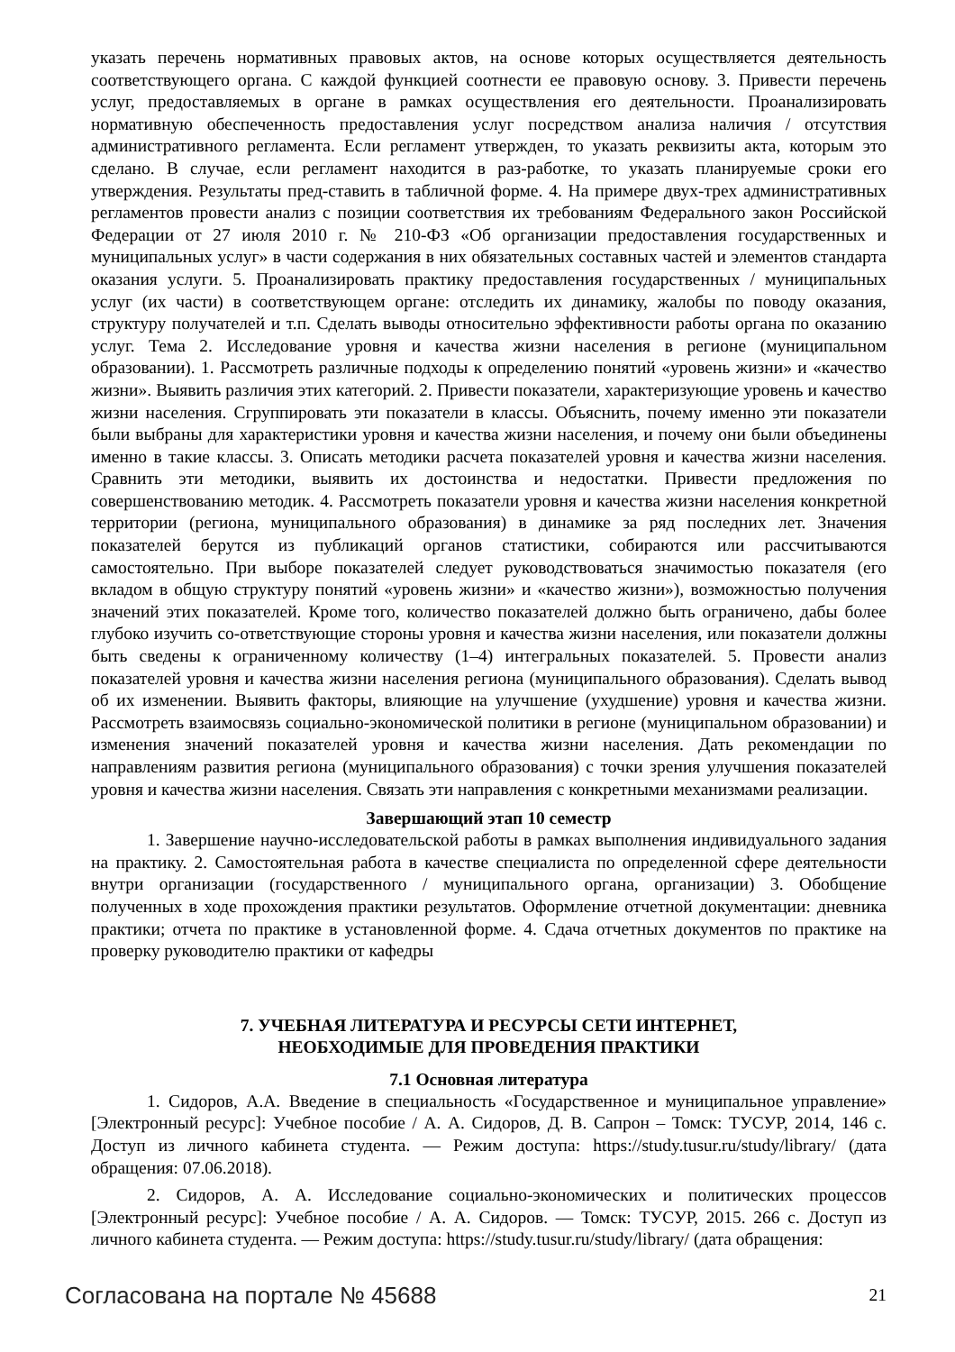указать перечень нормативных правовых актов, на основе которых осуществляется деятельность соответствующего органа. С каждой функцией соотнести ее правовую основу. 3. Привести перечень услуг, предоставляемых в органе в рамках осуществления его деятельности. Проанализировать нормативную обеспеченность предоставления услуг посредством анализа наличия / отсутствия административного регламента. Если регламент утвержден, то указать реквизиты акта, которым это сделано. В случае, если регламент находится в раз-работке, то указать планируемые сроки его утверждения. Результаты пред-ставить в табличной форме. 4. На примере двух-трех административных регламентов провести анализ с позиции соответствия их требованиям Федерального закон Российской Федерации от 27 июля 2010 г. № 210-ФЗ «Об организации предоставления государственных и муниципальных услуг» в части содержания в них обязательных составных частей и элементов стандарта оказания услуги. 5. Проанализировать практику предоставления государственных / муниципальных услуг (их части) в соответствующем органе: отследить их динамику, жалобы по поводу оказания, структуру получателей и т.п. Сделать выводы относительно эффективности работы органа по оказанию услуг. Тема 2. Исследование уровня и качества жизни населения в регионе (муниципальном образовании). 1. Рассмотреть различные подходы к определению понятий «уровень жизни» и «качество жизни». Выявить различия этих категорий. 2. Привести показатели, характеризующие уровень и качество жизни населения. Сгруппировать эти показатели в классы. Объяснить, почему именно эти показатели были выбраны для характеристики уровня и качества жизни населения, и почему они были объединены именно в такие классы. 3. Описать методики расчета показателей уровня и качества жизни населения. Сравнить эти методики, выявить их достоинства и недостатки. Привести предложения по совершенствованию методик. 4. Рассмотреть показатели уровня и качества жизни населения конкретной территории (региона, муниципального образования) в динамике за ряд последних лет. Значения показателей берутся из публикаций органов статистики, собираются или рассчитываются самостоятельно. При выборе показателей следует руководствоваться значимостью показателя (его вкладом в общую структуру понятий «уровень жизни» и «качество жизни»), возможностью получения значений этих показателей. Кроме того, количество показателей должно быть ограничено, дабы более глубоко изучить со-ответствующие стороны уровня и качества жизни населения, или показатели должны быть сведены к ограниченному количеству (1–4) интегральных показателей. 5. Провести анализ показателей уровня и качества жизни населения региона (муниципального образования). Сделать вывод об их изменении. Выявить факторы, влияющие на улучшение (ухудшение) уровня и качества жизни. Рассмотреть взаимосвязь социально-экономической политики в регионе (муниципальном образовании) и изменения значений показателей уровня и качества жизни населения. Дать рекомендации по направлениям развития региона (муниципального образования) с точки зрения улучшения показателей уровня и качества жизни населения. Связать эти направления с конкретными механизмами реализации.
Завершающий этап 10 семестр
1. Завершение научно-исследовательской работы в рамках выполнения индивидуального задания на практику. 2. Самостоятельная работа в качестве специалиста по определенной сфере деятельности внутри организации (государственного / муниципального органа, организации) 3. Обобщение полученных в ходе прохождения практики результатов. Оформление отчетной документации: дневника практики; отчета по практике в установленной форме. 4. Сдача отчетных документов по практике на проверку руководителю практики от кафедры
7. УЧЕБНАЯ ЛИТЕРАТУРА И РЕСУРСЫ СЕТИ ИНТЕРНЕТ,
НЕОБХОДИМЫЕ ДЛЯ ПРОВЕДЕНИЯ ПРАКТИКИ
7.1 Основная литература
1. Сидоров, А.А. Введение в специальность «Государственное и муниципальное управление» [Электронный ресурс]: Учебное пособие / А. А. Сидоров, Д. В. Сапрон – Томск: ТУСУР, 2014, 146 с. Доступ из личного кабинета студента. — Режим доступа: https://study.tusur.ru/study/library/ (дата обращения: 07.06.2018).
2. Сидоров, А. А. Исследование социально-экономических и политических процессов [Электронный ресурс]: Учебное пособие / А. А. Сидоров. — Томск: ТУСУР, 2015. 266 с. Доступ из личного кабинета студента. — Режим доступа: https://study.tusur.ru/study/library/ (дата обращения:
Согласована на портале № 45688 21